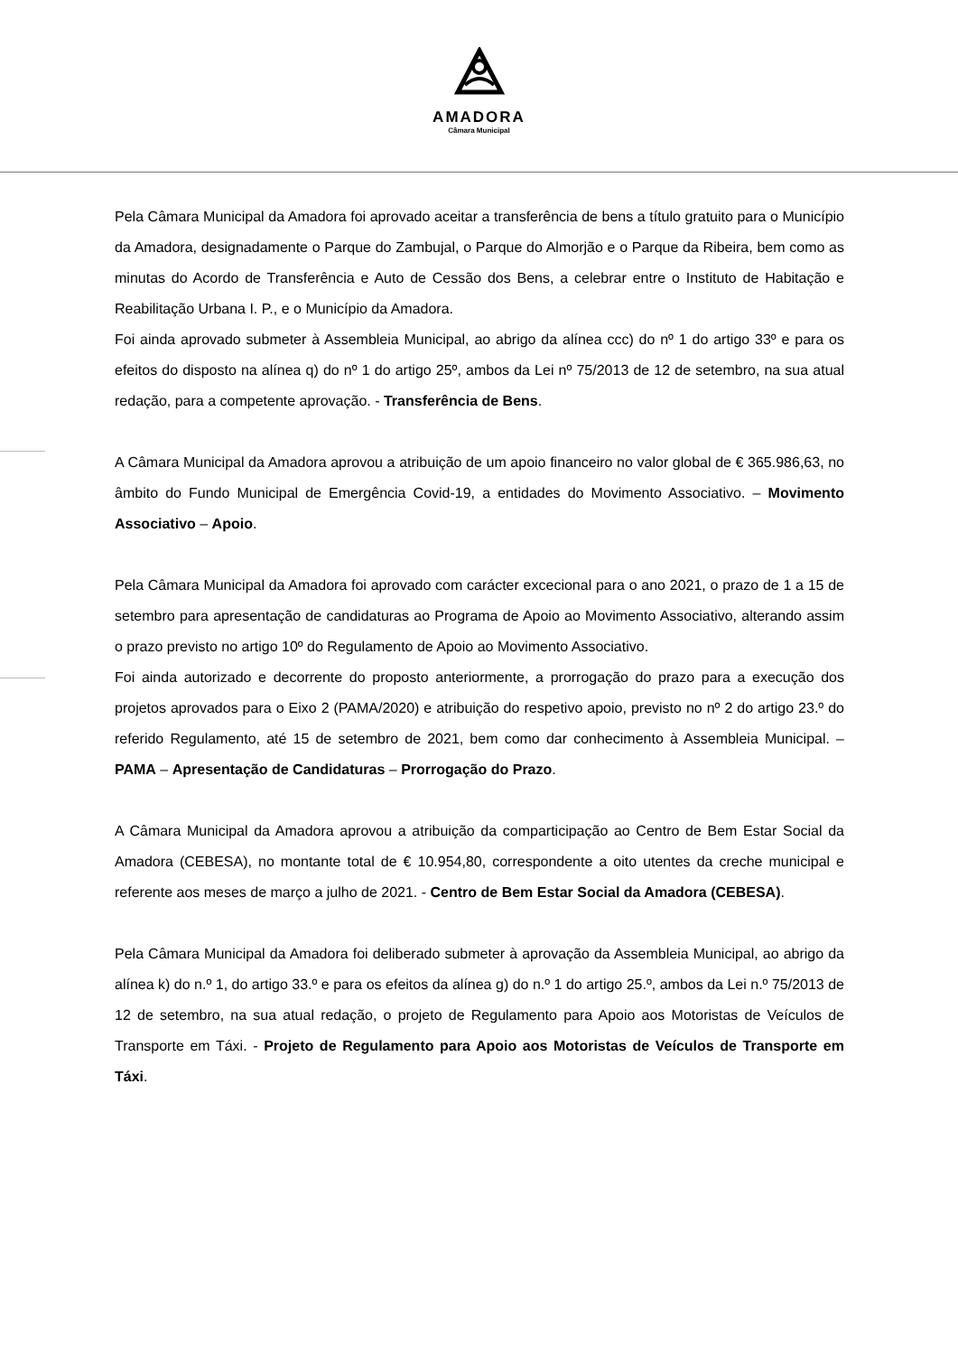AMADORA
Câmara Municipal
Pela Câmara Municipal da Amadora foi aprovado aceitar a transferência de bens a título gratuito para o Município da Amadora, designadamente o Parque do Zambujal, o Parque do Almorjão e o Parque da Ribeira, bem como as minutas do Acordo de Transferência e Auto de Cessão dos Bens, a celebrar entre o Instituto de Habitação e Reabilitação Urbana I. P., e o Município da Amadora.
Foi ainda aprovado submeter à Assembleia Municipal, ao abrigo da alínea ccc) do nº 1 do artigo 33º e para os efeitos do disposto na alínea q) do nº 1 do artigo 25º, ambos da Lei nº 75/2013 de 12 de setembro, na sua atual redação, para a competente aprovação. - Transferência de Bens.
A Câmara Municipal da Amadora aprovou a atribuição de um apoio financeiro no valor global de € 365.986,63, no âmbito do Fundo Municipal de Emergência Covid-19, a entidades do Movimento Associativo. – Movimento Associativo – Apoio.
Pela Câmara Municipal da Amadora foi aprovado com carácter excecional para o ano 2021, o prazo de 1 a 15 de setembro para apresentação de candidaturas ao Programa de Apoio ao Movimento Associativo, alterando assim o prazo previsto no artigo 10º do Regulamento de Apoio ao Movimento Associativo.
Foi ainda autorizado e decorrente do proposto anteriormente, a prorrogação do prazo para a execução dos projetos aprovados para o Eixo 2 (PAMA/2020) e atribuição do respetivo apoio, previsto no nº 2 do artigo 23.º do referido Regulamento, até 15 de setembro de 2021, bem como dar conhecimento à Assembleia Municipal. – PAMA – Apresentação de Candidaturas – Prorrogação do Prazo.
A Câmara Municipal da Amadora aprovou a atribuição da comparticipação ao Centro de Bem Estar Social da Amadora (CEBESA), no montante total de € 10.954,80, correspondente a oito utentes da creche municipal e referente aos meses de março a julho de 2021. - Centro de Bem Estar Social da Amadora (CEBESA).
Pela Câmara Municipal da Amadora foi deliberado submeter à aprovação da Assembleia Municipal, ao abrigo da alínea k) do n.º 1, do artigo 33.º e para os efeitos da alínea g) do n.º 1 do artigo 25.º, ambos da Lei n.º 75/2013 de 12 de setembro, na sua atual redação, o projeto de Regulamento para Apoio aos Motoristas de Veículos de Transporte em Táxi. - Projeto de Regulamento para Apoio aos Motoristas de Veículos de Transporte em Táxi.